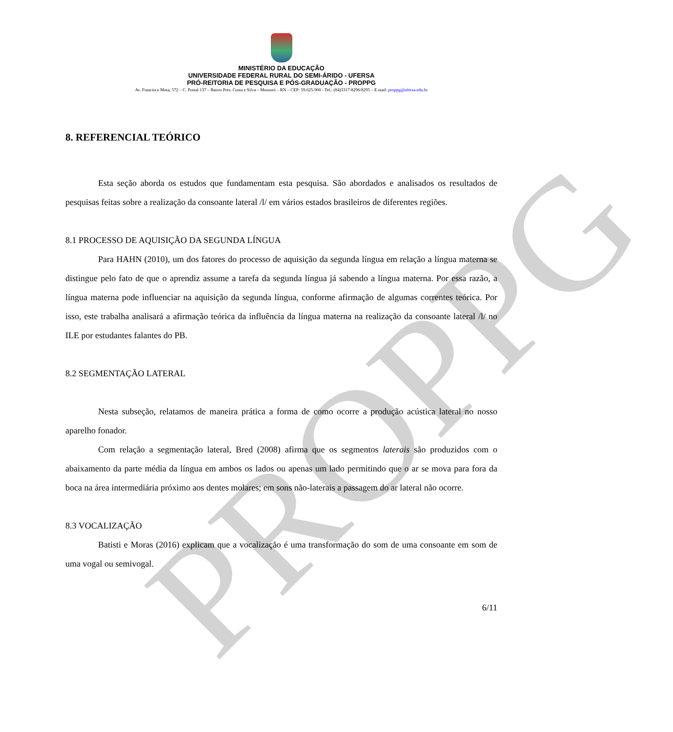PROPPG
MINISTÉRIO DA EDUCAÇÃO
UNIVERSIDADE FEDERAL RURAL DO SEMI-ÁRIDO - UFERSA
PRÓ-REITORIA DE PESQUISA E PÓS-GRADUAÇÃO - PROPPG
Av. Francisco Mota, 572 – C. Postal 137 – Bairro Pres. Costa e Silva – Mossoró – RN – CEP: 59.625-900 - Tel.: (84)3317-8296/8295 – E.mail: proppg@ufersa.edu.br
8. REFERENCIAL TEÓRICO
Esta seção aborda os estudos que fundamentam esta pesquisa. São abordados e analisados os resultados de pesquisas feitas sobre a realização da consoante lateral /l/ em vários estados brasileiros de diferentes regiões.
8.1 PROCESSO DE AQUISIÇÃO DA SEGUNDA LÍNGUA
Para HAHN (2010), um dos fatores do processo de aquisição da segunda língua em relação a língua materna se distingue pelo fato de que o aprendiz assume a tarefa da segunda língua já sabendo a língua materna. Por essa razão, a língua materna pode influenciar na aquisição da segunda língua, conforme afirmação de algumas correntes teórica. Por isso, este trabalha analisará a afirmação teórica da influência da língua materna na realização da consoante lateral /l/ no ILE por estudantes falantes do PB.
8.2 SEGMENTAÇÃO LATERAL
Nesta subseção, relatamos de maneira prática a forma de como ocorre a produção acústica lateral no nosso aparelho fonador.
Com relação a segmentação lateral, Bred (2008) afirma que os segmentos laterais são produzidos com o abaixamento da parte média da língua em ambos os lados ou apenas um lado permitindo que o ar se mova para fora da boca na área intermediária próximo aos dentes molares; em sons não-laterais a passagem do ar lateral não ocorre.
8.3 VOCALIZAÇÃO
Batisti e Moras (2016) explicam que a vocalização é uma transformação do som de uma consoante em som de uma vogal ou semivogal.
6/11